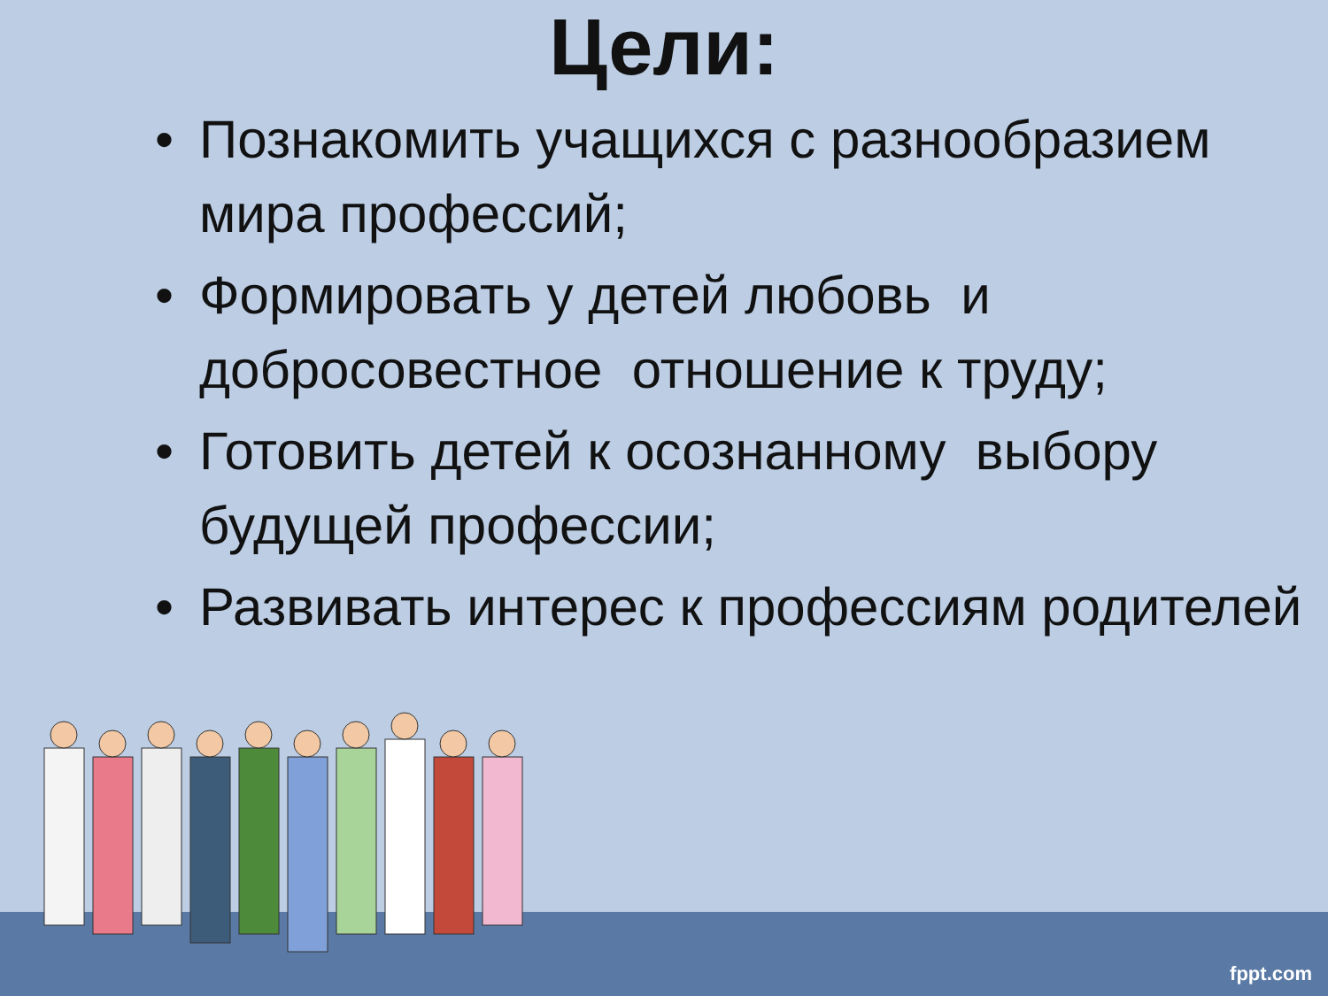Цели:
• Познакомить учащихся с разнообразием мира профессий;
• Формировать у детей любовь и добросовестное отношение к труду;
• Готовить детей к осознанному выбору будущей профессии;
• Развивать интерес к профессиям родителей
fppt.com